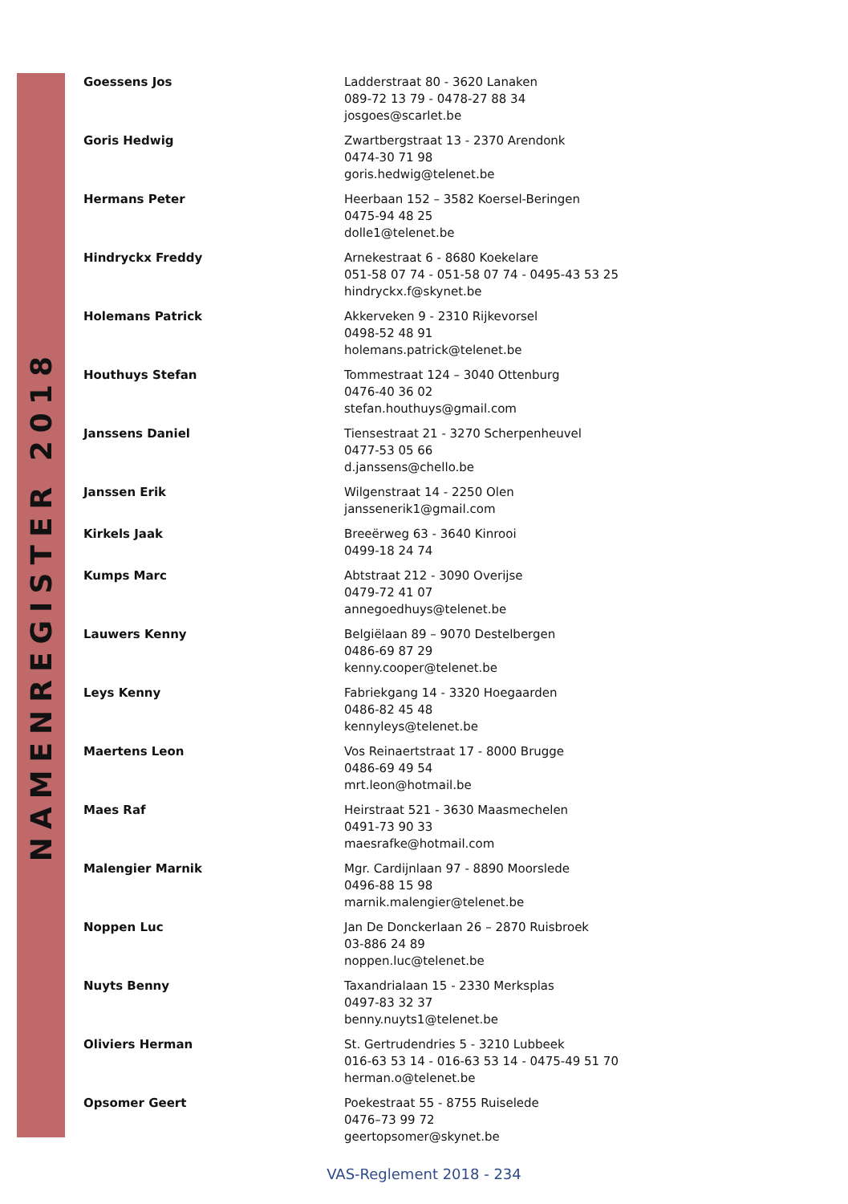NAMENREGISTER 2018
| Goessens Jos | Ladderstraat 80 - 3620 Lanaken 089-72 13 79 - 0478-27 88 34 josgoes@scarlet.be |
| Goris Hedwig | Zwartbergstraat 13 - 2370 Arendonk 0474-30 71 98 goris.hedwig@telenet.be |
| Hermans Peter | Heerbaan 152 – 3582 Koersel-Beringen 0475-94 48 25 dolle1@telenet.be |
| Hindryckx Freddy | Arnekestraat 6 - 8680 Koekelare 051-58 07 74 - 051-58 07 74 - 0495-43 53 25 hindryckx.f@skynet.be |
| Holemans Patrick | Akkerveken 9 - 2310 Rijkevorsel 0498-52 48 91 holemans.patrick@telenet.be |
| Houthuys Stefan | Tommestraat 124 – 3040 Ottenburg 0476-40 36 02 stefan.houthuys@gmail.com |
| Janssens Daniel | Tiensestraat 21 - 3270 Scherpenheuvel 0477-53 05 66 d.janssens@chello.be |
| Janssen Erik | Wilgenstraat 14 - 2250 Olen janssenerik1@gmail.com |
| Kirkels Jaak | Breeërweg 63 - 3640 Kinrooi 0499-18 24 74 |
| Kumps Marc | Abtstraat 212 - 3090 Overijse 0479-72 41 07 annegoedhuys@telenet.be |
| Lauwers Kenny | Belgiëlaan 89 – 9070 Destelbergen 0486-69 87 29 kenny.cooper@telenet.be |
| Leys Kenny | Fabriekgang 14 - 3320 Hoegaarden 0486-82 45 48 kennyleys@telenet.be |
| Maertens Leon | Vos Reinaertstraat 17 - 8000 Brugge 0486-69 49 54 mrt.leon@hotmail.be |
| Maes Raf | Heirstraat 521 - 3630 Maasmechelen 0491-73 90 33 maesrafke@hotmail.com |
| Malengier Marnik | Mgr. Cardijnlaan 97 - 8890 Moorslede 0496-88 15 98 marnik.malengier@telenet.be |
| Noppen Luc | Jan De Donckerlaan 26 – 2870 Ruisbroek 03-886 24 89 noppen.luc@telenet.be |
| Nuyts Benny | Taxandrialaan 15 - 2330 Merksplas 0497-83 32 37 benny.nuyts1@telenet.be |
| Oliviers Herman | St. Gertrudendries 5 - 3210 Lubbeek 016-63 53 14 - 016-63 53 14 - 0475-49 51 70 herman.o@telenet.be |
| Opsomer Geert | Poekestraat 55 - 8755 Ruiselede 0476–73 99 72 geertopsomer@skynet.be |
VAS-Reglement 2018 - 234